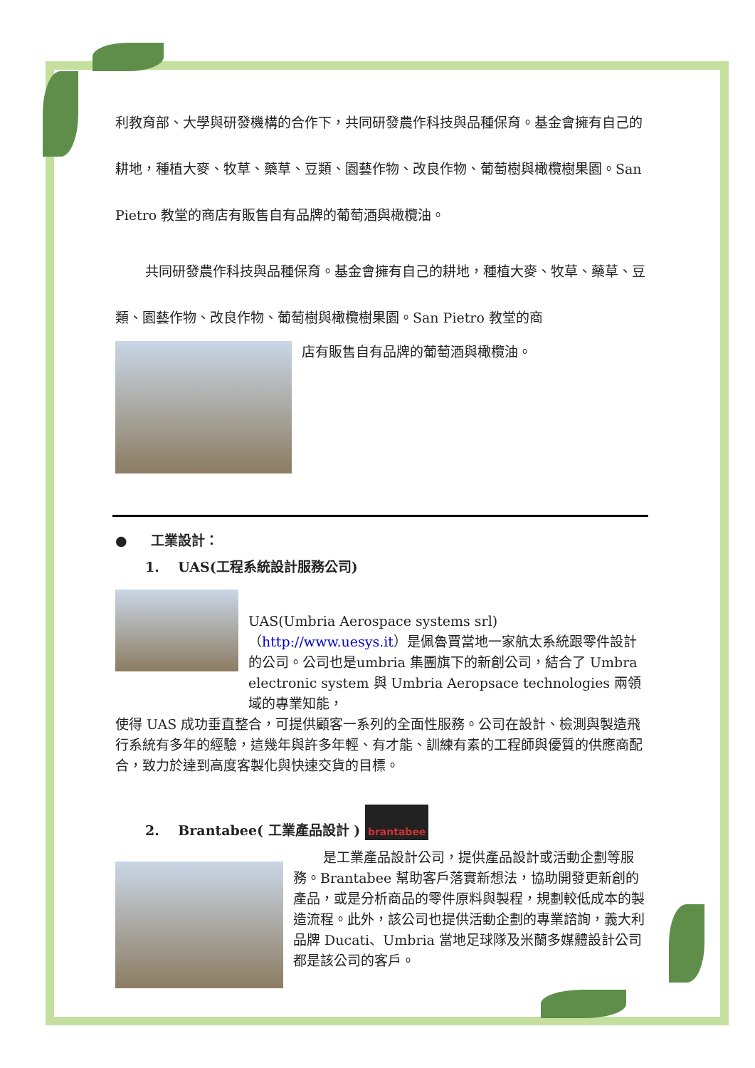利教育部、大學與研發機構的合作下，共同研發農作科技與品種保育。基金會擁有自己的耕地，種植大麥、牧草、藥草、豆類、園藝作物、改良作物、葡萄樹與橄欖樹果園。San Pietro 教堂的商店有販售自有品牌的葡萄酒與橄欖油。
共同研發農作科技與品種保育。基金會擁有自己的耕地，種植大麥、牧草、藥草、豆類、園藝作物、改良作物、葡萄樹與橄欖樹果園。San Pietro 教堂的商
店有販售自有品牌的葡萄酒與橄欖油。
● 工業設計：
1. UAS(工程系統設計服務公司)
UAS(Umbria Aerospace systems srl)（http://www.uesys.it）是佩魯賈當地一家航太系統跟零件設計的公司。公司也是umbria 集團旗下的新創公司，結合了 Umbra electronic system 與 Umbria Aeropsace technologies 兩領域的專業知能，
使得 UAS 成功垂直整合，可提供顧客一系列的全面性服務。公司在設計、檢測與製造飛行系統有多年的經驗，這幾年與許多年輕、有才能、訓練有素的工程師與優質的供應商配合，致力於達到高度客製化與快速交貨的目標。
2. Brantabee( 工業產品設計 ) brantabee
是工業產品設計公司，提供產品設計或活動企劃等服務。Brantabee 幫助客戶落實新想法，協助開發更新創的產品，或是分析商品的零件原料與製程，規劃較低成本的製造流程。此外，該公司也提供活動企劃的專業諮詢，義大利品牌 Ducati、Umbria 當地足球隊及米蘭多媒體設計公司都是該公司的客戶。